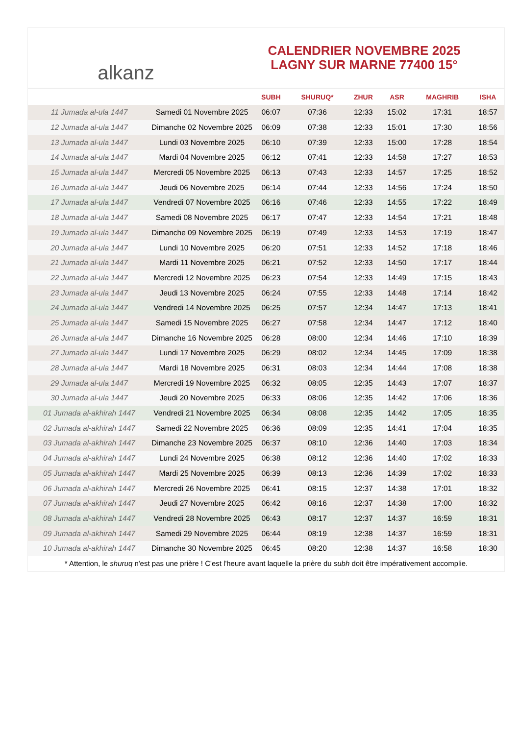alkanz
CALENDRIER NOVEMBRE 2025
LAGNY SUR MARNE 77400 15°
| | | SUBH | SHURUQ* | ZHUR | ASR | MAGHRIB | ISHA |
| --- | --- | --- | --- | --- | --- | --- | --- |
| 11 Jumada al-ula 1447 | Samedi 01 Novembre 2025 | 06:07 | 07:36 | 12:33 | 15:02 | 17:31 | 18:57 |
| 12 Jumada al-ula 1447 | Dimanche 02 Novembre 2025 | 06:09 | 07:38 | 12:33 | 15:01 | 17:30 | 18:56 |
| 13 Jumada al-ula 1447 | Lundi 03 Novembre 2025 | 06:10 | 07:39 | 12:33 | 15:00 | 17:28 | 18:54 |
| 14 Jumada al-ula 1447 | Mardi 04 Novembre 2025 | 06:12 | 07:41 | 12:33 | 14:58 | 17:27 | 18:53 |
| 15 Jumada al-ula 1447 | Mercredi 05 Novembre 2025 | 06:13 | 07:43 | 12:33 | 14:57 | 17:25 | 18:52 |
| 16 Jumada al-ula 1447 | Jeudi 06 Novembre 2025 | 06:14 | 07:44 | 12:33 | 14:56 | 17:24 | 18:50 |
| 17 Jumada al-ula 1447 | Vendredi 07 Novembre 2025 | 06:16 | 07:46 | 12:33 | 14:55 | 17:22 | 18:49 |
| 18 Jumada al-ula 1447 | Samedi 08 Novembre 2025 | 06:17 | 07:47 | 12:33 | 14:54 | 17:21 | 18:48 |
| 19 Jumada al-ula 1447 | Dimanche 09 Novembre 2025 | 06:19 | 07:49 | 12:33 | 14:53 | 17:19 | 18:47 |
| 20 Jumada al-ula 1447 | Lundi 10 Novembre 2025 | 06:20 | 07:51 | 12:33 | 14:52 | 17:18 | 18:46 |
| 21 Jumada al-ula 1447 | Mardi 11 Novembre 2025 | 06:21 | 07:52 | 12:33 | 14:50 | 17:17 | 18:44 |
| 22 Jumada al-ula 1447 | Mercredi 12 Novembre 2025 | 06:23 | 07:54 | 12:33 | 14:49 | 17:15 | 18:43 |
| 23 Jumada al-ula 1447 | Jeudi 13 Novembre 2025 | 06:24 | 07:55 | 12:33 | 14:48 | 17:14 | 18:42 |
| 24 Jumada al-ula 1447 | Vendredi 14 Novembre 2025 | 06:25 | 07:57 | 12:34 | 14:47 | 17:13 | 18:41 |
| 25 Jumada al-ula 1447 | Samedi 15 Novembre 2025 | 06:27 | 07:58 | 12:34 | 14:47 | 17:12 | 18:40 |
| 26 Jumada al-ula 1447 | Dimanche 16 Novembre 2025 | 06:28 | 08:00 | 12:34 | 14:46 | 17:10 | 18:39 |
| 27 Jumada al-ula 1447 | Lundi 17 Novembre 2025 | 06:29 | 08:02 | 12:34 | 14:45 | 17:09 | 18:38 |
| 28 Jumada al-ula 1447 | Mardi 18 Novembre 2025 | 06:31 | 08:03 | 12:34 | 14:44 | 17:08 | 18:38 |
| 29 Jumada al-ula 1447 | Mercredi 19 Novembre 2025 | 06:32 | 08:05 | 12:35 | 14:43 | 17:07 | 18:37 |
| 30 Jumada al-ula 1447 | Jeudi 20 Novembre 2025 | 06:33 | 08:06 | 12:35 | 14:42 | 17:06 | 18:36 |
| 01 Jumada al-akhirah 1447 | Vendredi 21 Novembre 2025 | 06:34 | 08:08 | 12:35 | 14:42 | 17:05 | 18:35 |
| 02 Jumada al-akhirah 1447 | Samedi 22 Novembre 2025 | 06:36 | 08:09 | 12:35 | 14:41 | 17:04 | 18:35 |
| 03 Jumada al-akhirah 1447 | Dimanche 23 Novembre 2025 | 06:37 | 08:10 | 12:36 | 14:40 | 17:03 | 18:34 |
| 04 Jumada al-akhirah 1447 | Lundi 24 Novembre 2025 | 06:38 | 08:12 | 12:36 | 14:40 | 17:02 | 18:33 |
| 05 Jumada al-akhirah 1447 | Mardi 25 Novembre 2025 | 06:39 | 08:13 | 12:36 | 14:39 | 17:02 | 18:33 |
| 06 Jumada al-akhirah 1447 | Mercredi 26 Novembre 2025 | 06:41 | 08:15 | 12:37 | 14:38 | 17:01 | 18:32 |
| 07 Jumada al-akhirah 1447 | Jeudi 27 Novembre 2025 | 06:42 | 08:16 | 12:37 | 14:38 | 17:00 | 18:32 |
| 08 Jumada al-akhirah 1447 | Vendredi 28 Novembre 2025 | 06:43 | 08:17 | 12:37 | 14:37 | 16:59 | 18:31 |
| 09 Jumada al-akhirah 1447 | Samedi 29 Novembre 2025 | 06:44 | 08:19 | 12:38 | 14:37 | 16:59 | 18:31 |
| 10 Jumada al-akhirah 1447 | Dimanche 30 Novembre 2025 | 06:45 | 08:20 | 12:38 | 14:37 | 16:58 | 18:30 |
* Attention, le shuruq n'est pas une prière ! C'est l'heure avant laquelle la prière du subh doit être impérativement accomplie.